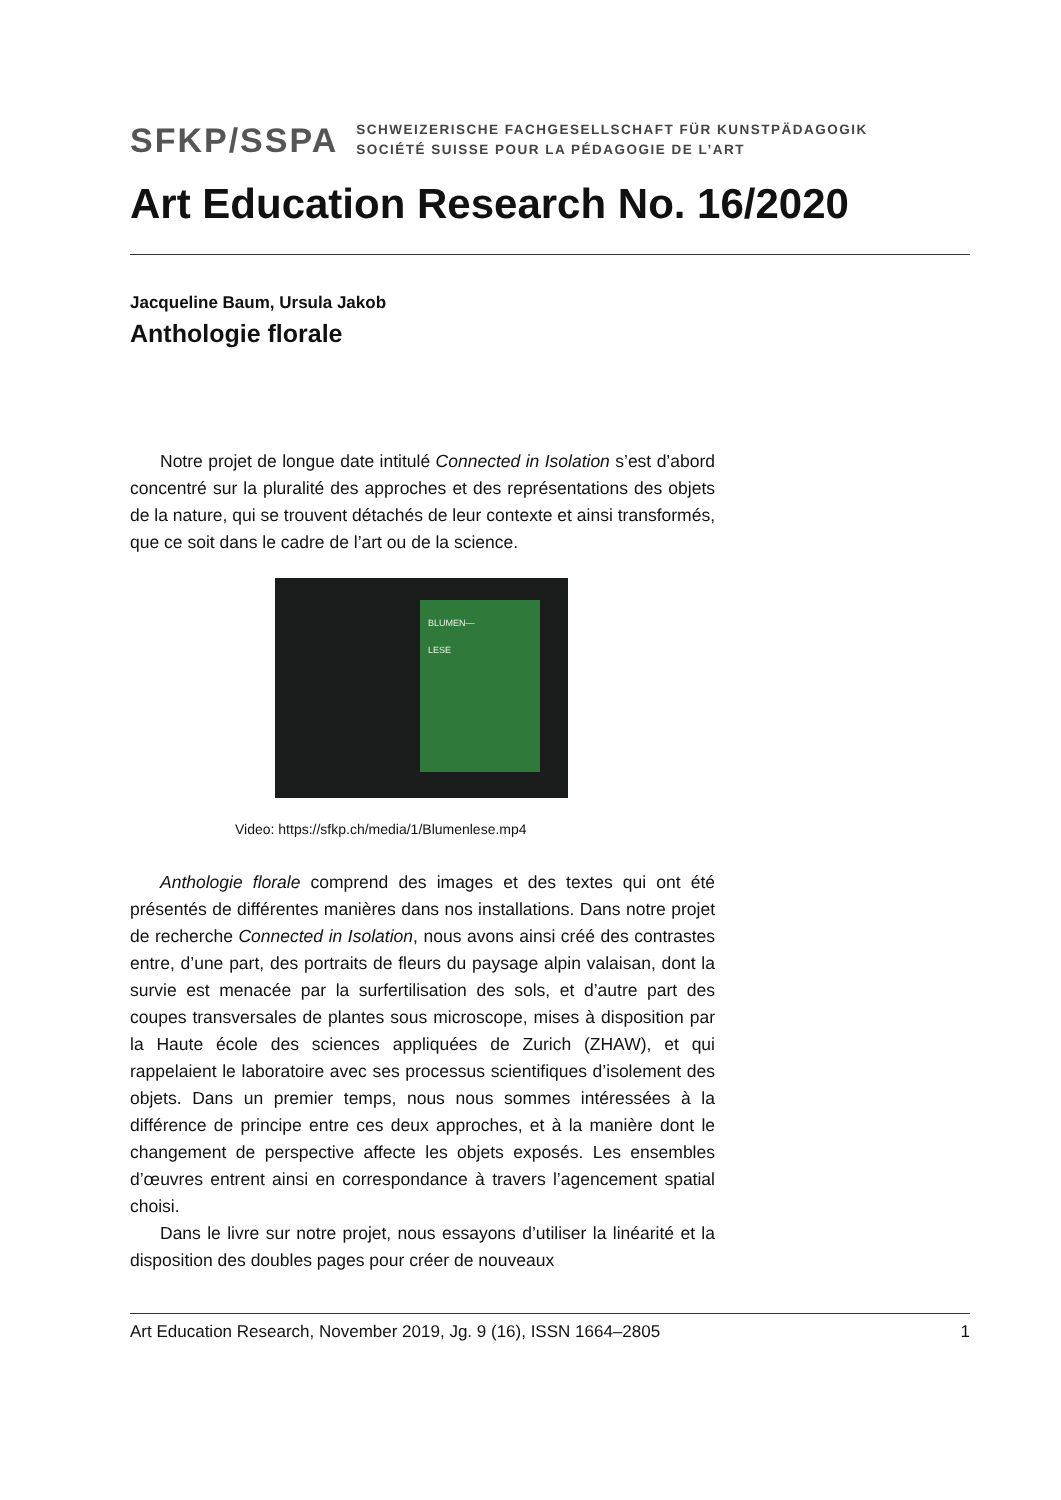SFKP/SSPA
SCHWEIZERISCHE FACHGESELLSCHAFT FÜR KUNSTPÄDAGOGIK
SOCIÉTÉ SUISSE POUR LA PÉDAGOGIE DE L’ART
Art Education Research No. 16/2020
Jacqueline Baum, Ursula Jakob
Anthologie florale
Notre projet de longue date intitulé Connected in Isolation s’est d’abord concentré sur la pluralité des approches et des représentations des objets de la nature, qui se trouvent détachés de leur contexte et ainsi transformés, que ce soit dans le cadre de l’art ou de la science.
BLUMEN—
LESE
Video: https://sfkp.ch/media/1/Blumenlese.mp4
Anthologie florale comprend des images et des textes qui ont été présentés de différentes manières dans nos installations. Dans notre projet de recherche Connected in Isolation, nous avons ainsi créé des contrastes entre, d’une part, des portraits de fleurs du paysage alpin valaisan, dont la survie est menacée par la surfertilisation des sols, et d’autre part des coupes transversales de plantes sous microscope, mises à disposition par la Haute école des sciences appliquées de Zurich (ZHAW), et qui rappelaient le laboratoire avec ses processus scientifiques d’isolement des objets. Dans un premier temps, nous nous sommes intéressées à la différence de principe entre ces deux approches, et à la manière dont le changement de perspective affecte les objets exposés. Les ensembles d’œuvres entrent ainsi en correspondance à travers l’agencement spatial choisi.
Dans le livre sur notre projet, nous essayons d’utiliser la linéarité et la disposition des doubles pages pour créer de nouveaux
Art Education Research, November 2019, Jg. 9 (16), ISSN 1664–2805 1